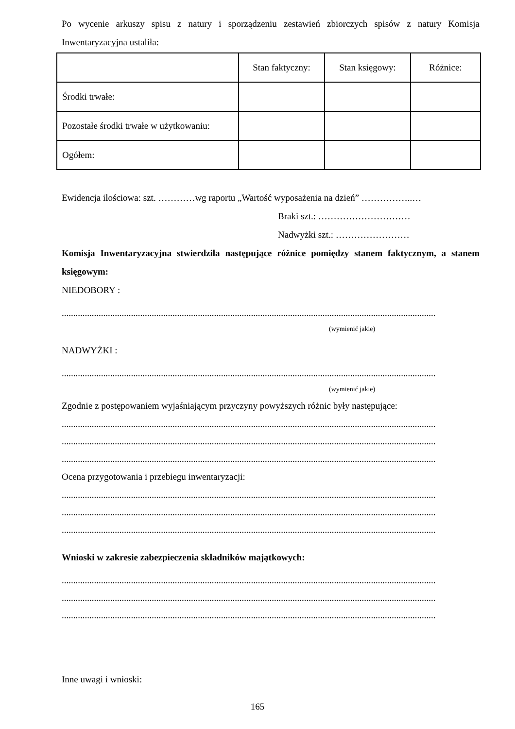Po wycenie arkuszy spisu z natury i sporządzeniu zestawień zbiorczych spisów z natury Komisja Inwentaryzacyjna ustaliła:
| | Stan faktyczny: | Stan księgowy: | Różnice: |
| Środki trwałe: | | | |
| Pozostałe środki trwałe w użytkowaniu: | | | |
| Ogółem: | | | |
Ewidencja ilościowa: szt. …………wg raportu „Wartość wyposażenia na dzień” ……………..…
Braki szt.: …………………………
Nadwyżki szt.: ……………………
Komisja Inwentaryzacyjna stwierdziła następujące różnice pomiędzy stanem faktycznym, a stanem księgowym:
NIEDOBORY :
..................................................................................................................................................................
(wymienić jakie)
NADWYŻKI :
..................................................................................................................................................................
(wymienić jakie)
Zgodnie z postępowaniem wyjaśniającym przyczyny powyższych różnic były następujące:
..................................................................................................................................................................
..................................................................................................................................................................
..................................................................................................................................................................
Ocena przygotowania i przebiegu inwentaryzacji:
..................................................................................................................................................................
..................................................................................................................................................................
..................................................................................................................................................................
Wnioski w zakresie zabezpieczenia składników majątkowych:
..................................................................................................................................................................
..................................................................................................................................................................
..................................................................................................................................................................
Inne uwagi i wnioski:
165